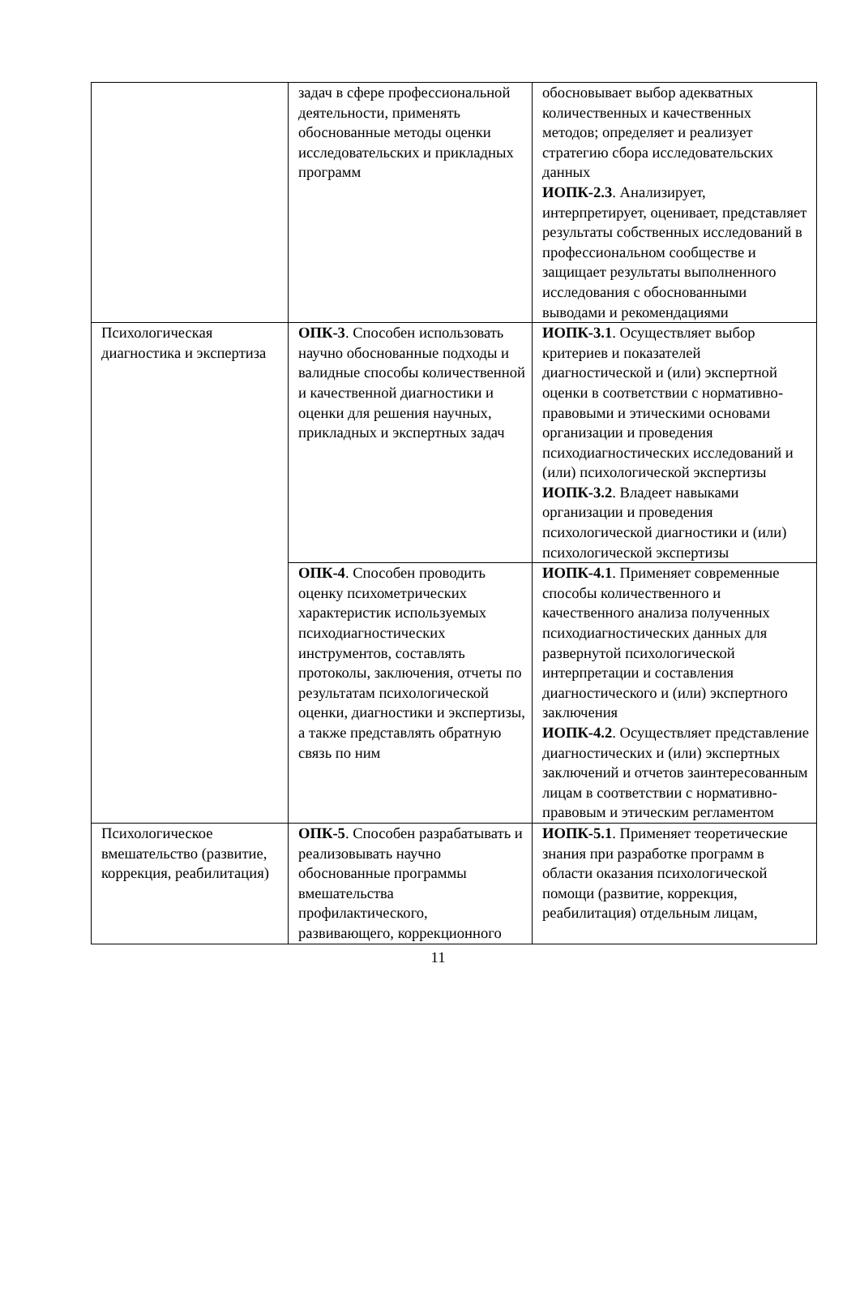| | задач в сфере профессиональной деятельности, применять обоснованные методы оценки исследовательских и прикладных программ | обосновывает выбор адекватных количественных и качественных методов; определяет и реализует стратегию сбора исследовательских данных ИОПК-2.3 . Анализирует, интерпретирует, оценивает, представляет результаты собственных исследований в профессиональном сообществе и защищает результаты выполненного исследования с обоснованными выводами и рекомендациями |
| Психологическая диагностика и экспертиза | ОПК-3 . Способен использовать научно обоснованные подходы и валидные способы количественной и качественной диагностики и оценки для решения научных, прикладных и экспертных задач | ИОПК-3.1 . Осуществляет выбор критериев и показателей диагностической и (или) экспертной оценки в соответствии с нормативно-правовыми и этическими основами организации и проведения психодиагностических исследований и (или) психологической экспертизы ИОПК-3.2 . Владеет навыками организации и проведения психологической диагностики и (или) психологической экспертизы |
| | ОПК-4 . Способен проводить оценку психометрических характеристик используемых психодиагностических инструментов, составлять протоколы, заключения, отчеты по результатам психологической оценки, диагностики и экспертизы, а также представлять обратную связь по ним | ИОПК-4.1 . Применяет современные способы количественного и качественного анализа полученных психодиагностических данных для развернутой психологической интерпретации и составления диагностического и (или) экспертного заключения ИОПК-4.2 . Осуществляет представление диагностических и (или) экспертных заключений и отчетов заинтересованным лицам в соответствии с нормативно-правовым и этическим регламентом |
| Психологическое вмешательство (развитие, коррекция, реабилитация) | ОПК-5 . Способен разрабатывать и реализовывать научно обоснованные программы вмешательства профилактического, развивающего, коррекционного | ИОПК-5.1 . Применяет теоретические знания при разработке программ в области оказания психологической помощи (развитие, коррекция, реабилитация) отдельным лицам, |
11